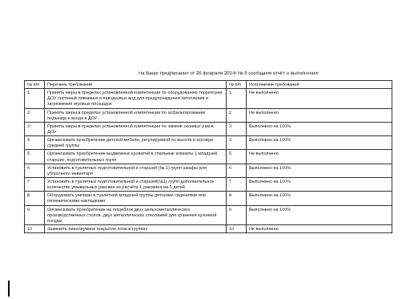На Ваше предписание от 26 февраля 2014г № 8 сообщаем отчёт о выполнении:
| № п/п | Перечень требований | № п/п | Исполнение требований |
| --- | --- | --- | --- |
| 1 | Принять меры в пределах установленной компетенции по оборудованию территории ДОУ системой ливневых и паводковых вод для предупреждения затопления и загрязнения игровых площадок | 1 | Не выполнено |
| 2 | Принять меры в пределах установленной компетенции по асфальтированию подъезда и входа в ДОУ | 2 | Не выполнено |
| 3 | Принять меры в пределах установленной компетенции по замене оконных рам в ДОУ | 3 | Выполнено на 100% |
| 4 | Организовать приобретение детской мебели, регулируемой по высоте в игровую средней группы | 4 | Выполнено на 100% |
| 5 | Организовать приобретение выдвижных кроватей в спальные комнаты 1 младшей, старших, подготовительных групп | 5 | Не выполнено |
| 6 | Установить в туалетных подготовительной и старшей (№ 1) групп шкафы для уборочного инвентаря | 6 | Выполнено на 100% |
| 7 | Установить в туалетных подготовительной и старшей(№1) групп дополнительное количество умывальных раковин из расчёта 1 раковина на 5 детей | 7 | Выполнено на 100% |
| 8 | Оборудовать унитазы в туалетной младшей группы детскими сидениями или гигиеническими накладками | 8 | Выполнено на 100% |
| 9 | Организовать приобретение на пищеблок двух цельнометаллических производственных столов, двух металлических стеллажей для хранения кухонной посуды | 9 | Выполнено на 100% |
| 10 | Заменить линолеумное покрытие пола в группах | 10 | Не выполнено |